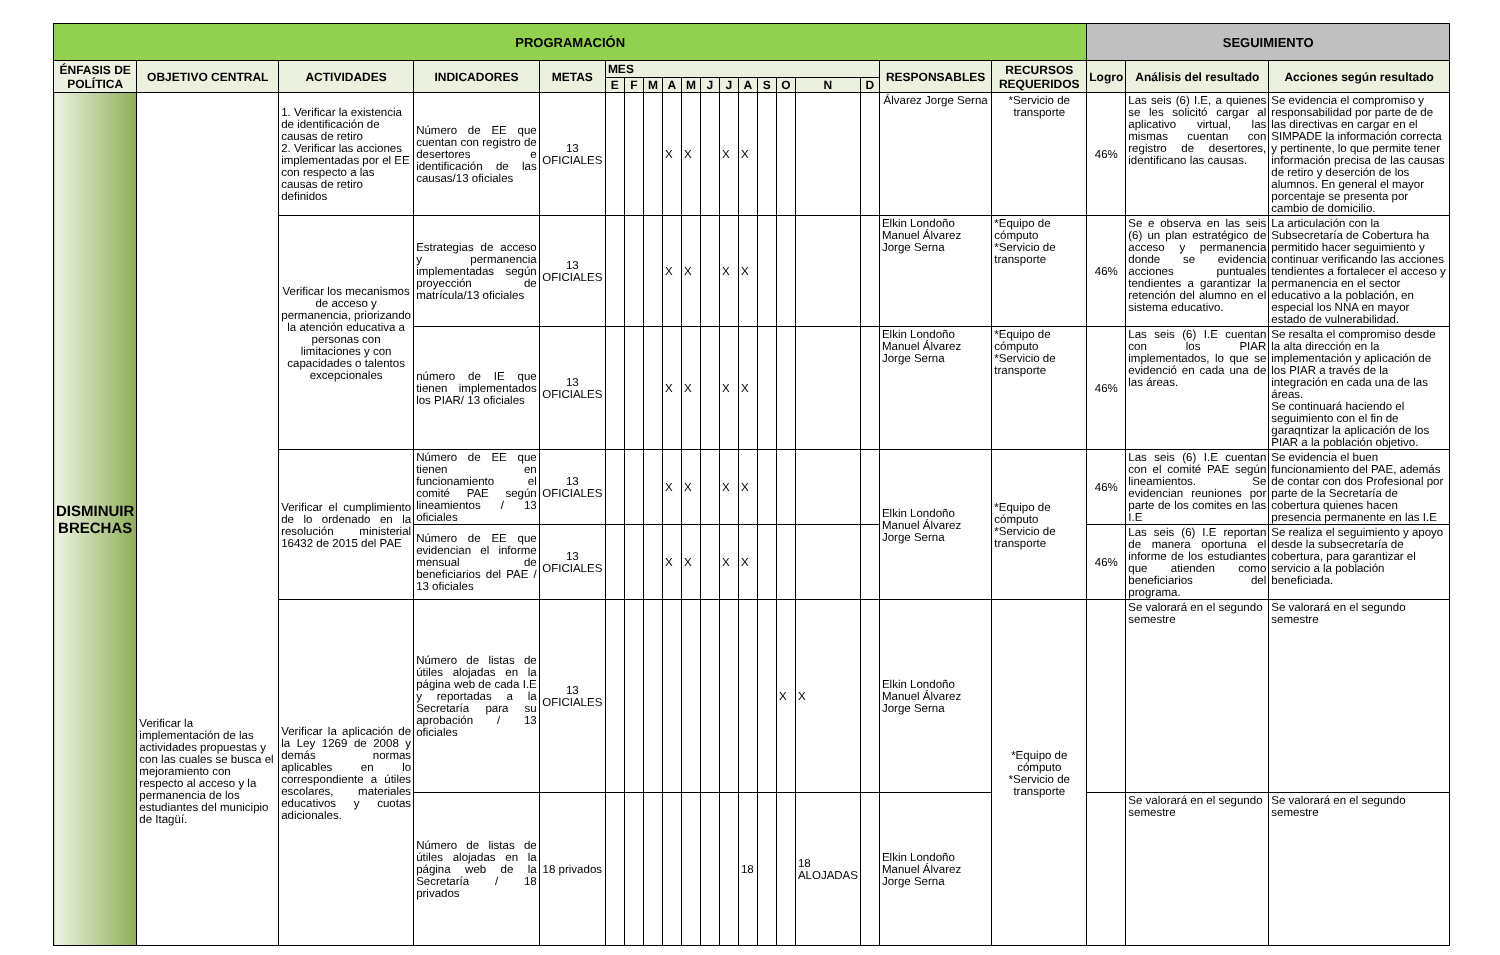| PROGRAMACIÓN | | | | | | | | | | | | | | | | | | | SEGUIMIENTO | | |
| --- | --- | --- | --- | --- | --- | --- | --- | --- | --- | --- | --- | --- | --- | --- | --- | --- | --- | --- | --- | --- | --- |
| ÉNFASIS DE POLÍTICA | OBJETIVO CENTRAL | ACTIVIDADES | INDICADORES | METAS | MES | | | | | | | | | | | | RESPONSABLES | RECURSOS REQUERIDOS | Logro | Análisis del resultado | Acciones según resultado |
| | | | | | E | F | M | A | M | J | J | A | S | O | N | D | | | | | |
| DISMINUIR BRECHAS | Verificar la implementación de las actividades propuestas y con las cuales se busca el mejoramiento con respecto al acceso y la permanencia de los estudiantes del municipio de Itagüí. | 1. Verificar la existencia de identificación de causas de retiro 2. Verificar las acciones implementadas por el EE con respecto a las causas de retiro definidos | Número de EE que cuentan con registro de desertores e identificación de las causas/13 oficiales | 13 OFICIALES | | | | X | X | | X | X | | | | | Álvarez Jorge Serna | *Servicio de transporte | 46% | Las seis (6) I.E, a quienes se les solicitó cargar al aplicativo virtual, las mismas cuentan con registro de desertores, identificano las causas. | Se evidencia el compromiso y responsabilidad por parte de de las directivas en cargar en el SIMPADE la información correcta y pertinente, lo que permite tener información precisa de las causas de retiro y deserción de los alumnos. En general el mayor porcentaje se presenta por cambio de domicilio. |
| | | Verificar los mecanismos de acceso y permanencia, priorizando la atención educativa a personas con limitaciones y con capacidades o talentos excepcionales | Estrategias de acceso y permanencia implementadas según proyección de matrícula/13 oficiales | 13 OFICIALES | | | | X | X | | X | X | | | | | Elkin Londoño Manuel Álvarez Jorge Serna | *Equipo de cómputo *Servicio de transporte | 46% | Se e observa en las seis (6) un plan estratégico de acceso y permanencia donde se evidencia acciones puntuales tendientes a garantizar la retención del alumno en el sistema educativo. | La articulación con la Subsecretaría de Cobertura ha permitido hacer seguimiento y continuar verificando las acciones tendientes a fortalecer el acceso y permanencia en el sector educativo a la población, en especial los NNA en mayor estado de vulnerabilidad. |
| | | | número de IE que tienen implementados los PIAR/ 13 oficiales | 13 OFICIALES | | | | X | X | | X | X | | | | | Elkin Londoño Manuel Álvarez Jorge Serna | *Equipo de cómputo *Servicio de transporte | 46% | Las seis (6) I.E cuentan con los PIAR implementados, lo que se evidenció en cada una de las áreas. | Se resalta el compromiso desde la alta dirección en la implementación y aplicación de los PIAR a través de la integración en cada una de las áreas. Se continuará haciendo el seguimiento con el fin de garaqntizar la aplicación de los PIAR a la población objetivo. |
| | | Verificar el cumplimiento de lo ordenado en la resolución ministerial 16432 de 2015 del PAE | Número de EE que tienen en funcionamiento el comité PAE según lineamientos / 13 oficiales | 13 OFICIALES | | | | X | X | | X | X | | | | | Elkin Londoño Manuel Álvarez Jorge Serna | *Equipo de cómputo *Servicio de transporte | 46% | Las seis (6) I.E cuentan con el comité PAE según lineamientos. Se evidencian reuniones por parte de los comites en las I.E | Se evidencia el buen funcionamiento del PAE, además de contar con dos Profesional por parte de la Secretaría de cobertura quienes hacen presencia permanente en las I.E |
| | | | Número de EE que evidencian el informe mensual de beneficiarios del PAE / 13 oficiales | 13 OFICIALES | | | | X | X | | X | X | | | | | | | 46% | Las seis (6) I.E reportan de manera oportuna el informe de los estudiantes que atienden como beneficiarios del programa. | Se realiza el seguimiento y apoyo desde la subsecretaría de cobertura, para garantizar el servicio a la población beneficiada. |
| | | Verificar la aplicación de la Ley 1269 de 2008 y demás normas aplicables en lo correspondiente a útiles escolares, materiales educativos y cuotas adicionales. | Número de listas de útiles alojadas en la página web de cada I.E y reportadas a la Secretaría para su aprobación / 13 oficiales | 13 OFICIALES | | | | | | | | | | X | X | | Elkin Londoño Manuel Álvarez Jorge Serna | *Equipo de cómputo *Servicio de transporte | | Se valorará en el segundo semestre | Se valorará en el segundo semestre |
| | | | Número de listas de útiles alojadas en la página web de la Secretaría / 18 privados | 18 privados | | | | | | | | 18 | | | 18 ALOJADAS | | Elkin Londoño Manuel Álvarez Jorge Serna | | | Se valorará en el segundo semestre | Se valorará en el segundo semestre |